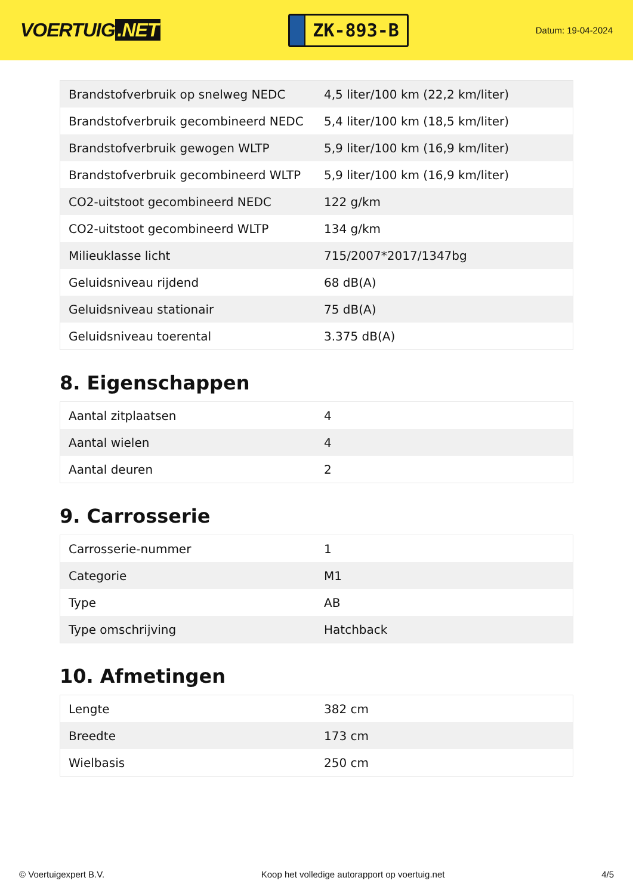VOERTUIG.NET
ZK-893-B
Datum: 19-04-2024
| Brandstofverbruik op snelweg NEDC | 4,5 liter/100 km (22,2 km/liter) |
| Brandstofverbruik gecombineerd NEDC | 5,4 liter/100 km (18,5 km/liter) |
| Brandstofverbruik gewogen WLTP | 5,9 liter/100 km (16,9 km/liter) |
| Brandstofverbruik gecombineerd WLTP | 5,9 liter/100 km (16,9 km/liter) |
| CO2-uitstoot gecombineerd NEDC | 122 g/km |
| CO2-uitstoot gecombineerd WLTP | 134 g/km |
| Milieuklasse licht | 715/2007*2017/1347bg |
| Geluidsniveau rijdend | 68 dB(A) |
| Geluidsniveau stationair | 75 dB(A) |
| Geluidsniveau toerental | 3.375 dB(A) |
8. Eigenschappen
| Aantal zitplaatsen | 4 |
| Aantal wielen | 4 |
| Aantal deuren | 2 |
9. Carrosserie
| Carrosserie-nummer | 1 |
| Categorie | M1 |
| Type | AB |
| Type omschrijving | Hatchback |
10. Afmetingen
| Lengte | 382 cm |
| Breedte | 173 cm |
| Wielbasis | 250 cm |
© Voertuigexpert B.V. Koop het volledige autorapport op voertuig.net 4/5